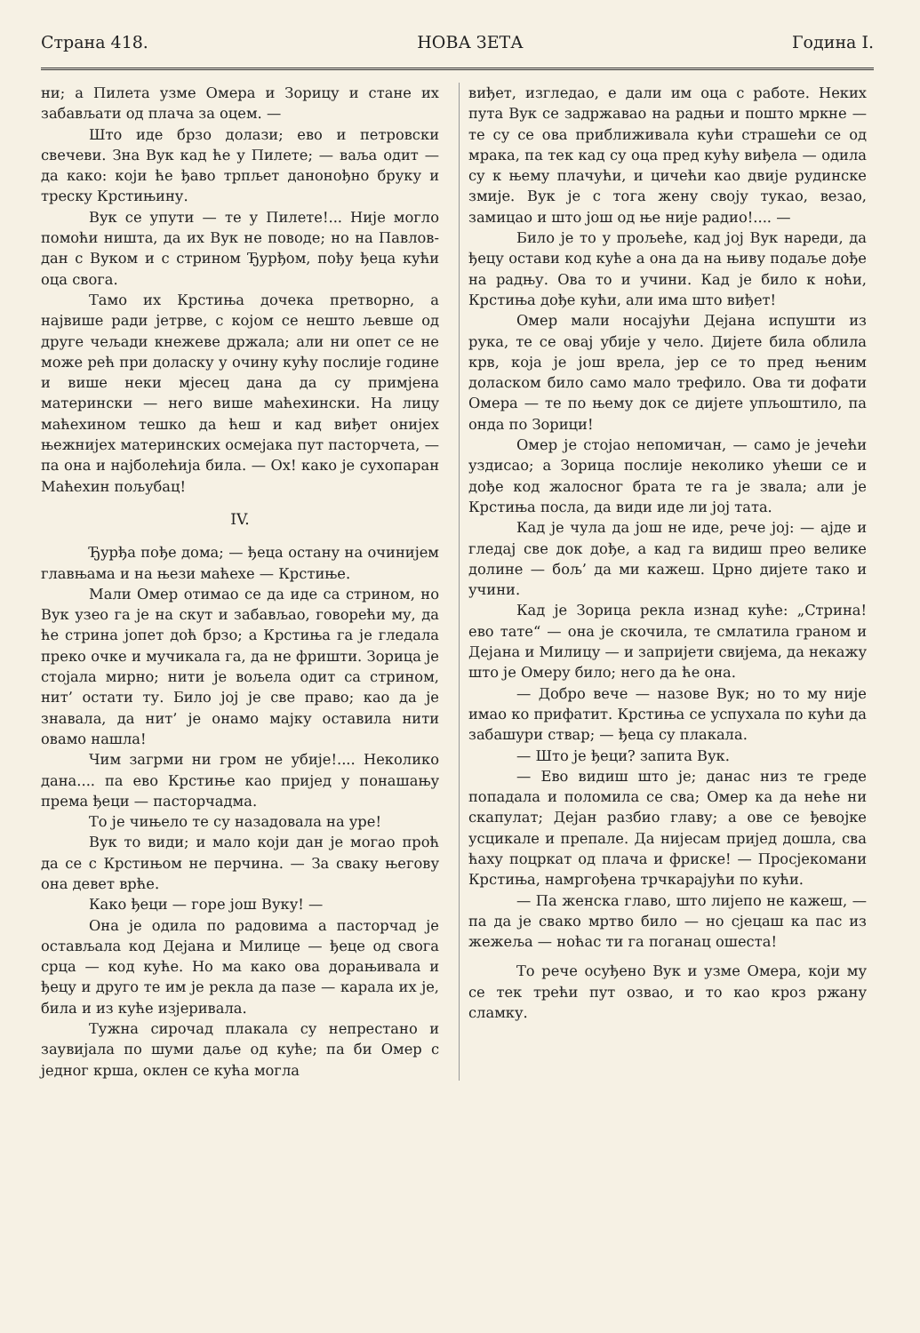Страна 418. НОВА ЗЕТА Година I.
ни; а Пилета узме Омера и Зорицу и стане их забављати од плача за оцем. —
Што иде брзо долази; ево и петровски свечеви. Зна Вук кад ће у Пилете; — ваља одит — да како: који ће ђаво трпљет данонођно бруку и треску Крстињину.
Вук се упути — те у Пилете!... Није могло помоћи ништа, да их Вук не поводе; но на Павлов-дан с Вуком и с стрином Ђурђом, пођу ђеца кући оца свога.
Тамо их Крстиња дочека претворно, а највише ради јетрве, с којом се нешто љевше од друге чељади кнежеве држала; али ни опет се не може рећ при доласку у очину кућу послије године и више неки мјесец дана да су примјена матерински — него више маћехински. На лицу маћехином тешко да ћеш и кад виђет онијех њежнијех материнских осмејака пут пасторчета, — па она и најболећија била. — Ох! како је сухопаран Маћехин пољубац!
IV.
Ђурђа пође дома; — ђеца остану на очинијем главњама и на њези маћехе — Крстиње.
Мали Омер отимао се да иде са стрином, но Вук узео га је на скут и забављао, говорећи му, да ће стрина јопет доћ брзо; а Крстиња га је гледала преко очке и мучикала га, да не фришти. Зорица је стојала мирно; нити је вољела одит са стрином, нит’ остати ту. Било јој је све право; као да је знавала, да нит’ је онамо мајку оставила нити овамо нашла!
Чим загрми ни гром не убије!.... Неколико дана.... па ево Крстиње као пријед у понашању према ђеци — пасторчадма.
То је чињело те су назадовала на уре!
Вук то види; и мало који дан је могао проћ да се с Крстињом не перчина. — За сваку његову она девет врће.
Како ђеци — горе још Вуку! —
Она је одила по радовима а пасторчад је остављала код Дејана и Милице — ђеце од свога срца — код куће. Но ма како ова дорањивала и ђецу и друго те им је рекла да пазе — карала их је, била и из куће изјеривала.
Тужна сирочад плакала су непрестано и заувијала по шуми даље од куће; па би Омер с једног крша, оклен се кућа могла
виђет, изгледао, е дали им оца с работе. Неких пута Вук се задржавао на радњи и пошто мркне — те су се ова приближивала кући страшећи се од мрака, па тек кад су оца пред кућу виђела — одила су к њему плачући, и цичећи као двије рудинске змије. Вук је с тога жену своју тукао, везао, замицао и што још од ње није радио!.... —
Било је то у прољеће, кад јој Вук нареди, да ђецу остави код куће а она да на њиву подаље дође на радњу. Ова то и учини. Кад је било к ноћи, Крстиња дође кући, али има што виђет!
Омер мали носајући Дејана испушти из рука, те се овај убије у чело. Дијете била облила крв, која је још врела, јер се то пред њеним доласком било само мало трефило. Ова ти дофати Омера — те по њему док се дијете упљоштило, па онда по Зорици!
Омер је стојао непомичан, — само је јечећи уздисао; а Зорица послије неколико ућеши се и дође код жалосног брата те га је звала; али је Крстиња посла, да види иде ли јој тата.
Кад је чула да још не иде, рече јој: — ајде и гледај све док дође, а кад га видиш прео велике долине — бољ’ да ми кажеш. Црно дијете тако и учини.
Кад је Зорица рекла изнад куће: „Стрина! ево тате“ — она је скочила, те смлатила граном и Дејана и Милицу — и запријети свијема, да некажу што је Омеру било; него да ће она.
— Добро вече — назове Вук; но то му није имао ко прифатит. Крстиња се успухала по кући да забашури ствар; — ђеца су плакала.
— Што је ђеци? запита Вук.
— Ево видиш што је; данас низ те греде попадала и поломила се сва; Омер ка да неће ни скапулат; Дејан разбио главу; а ове се ђевојке усцикале и препале. Да нијесам пријед дошла, сва ћаху поцркат од плача и фриске! — Просјекомани Крстиња, намргођена трчкарајући по кући.
— Па женска главо, што лијепо не кажеш, — па да је свако мртво било — но сјецаш ка пас из жежеља — ноћас ти га поганац ошеста!
То рече осуђено Вук и узме Омера, који му се тек трећи пут озвао, и то као кроз ржану сламку.